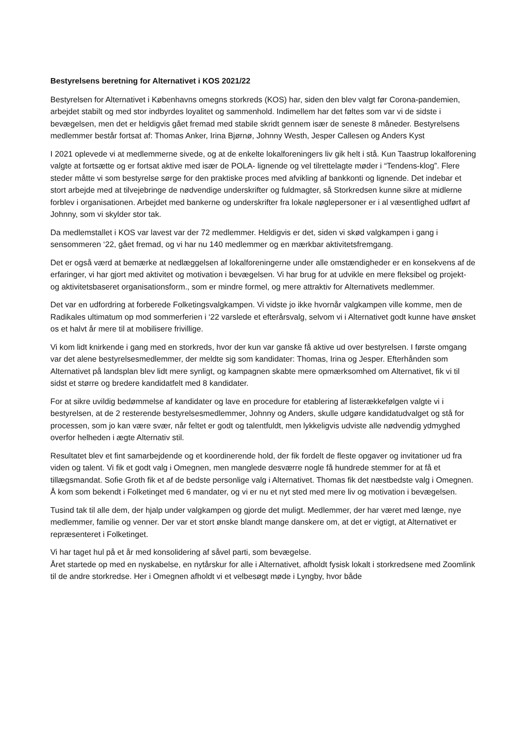Bestyrelsens beretning for Alternativet i KOS 2021/22
Bestyrelsen for Alternativet i Københavns omegns storkreds (KOS) har, siden den blev valgt før Corona-pandemien, arbejdet stabilt og med stor indbyrdes loyalitet og sammenhold. Indimellem har det føltes som var vi de sidste i bevægelsen, men det er heldigvis gået fremad med stabile skridt gennem især de seneste 8 måneder. Bestyrelsens medlemmer består fortsat af: Thomas Anker, Irina Bjørnø, Johnny Westh, Jesper Callesen og Anders Kyst
I 2021 oplevede vi at medlemmerne sivede, og at de enkelte lokalforeningers liv gik helt i stå. Kun Taastrup lokalforening valgte at fortsætte og er fortsat aktive med især de POLA- lignende og vel tilrettelagte møder i “Tendens-klog”. Flere steder måtte vi som bestyrelse sørge for den praktiske proces med afvikling af bankkonti og lignende. Det indebar et stort arbejde med at tilvejebringe de nødvendige underskrifter og fuldmagter, så Storkredsen kunne sikre at midlerne forblev i organisationen. Arbejdet med bankerne og underskrifter fra lokale nøglepersoner er i al væsentlighed udført af Johnny, som vi skylder stor tak.
Da medlemstallet i KOS var lavest var der 72 medlemmer. Heldigvis er det, siden vi skød valgkampen i gang i sensommeren ‘22, gået fremad, og vi har nu 140 medlemmer og en mærkbar aktivitetsfremgang.
Det er også værd at bemærke at nedlæggelsen af lokalforeningerne under alle omstændigheder er en konsekvens af de erfaringer, vi har gjort med aktivitet og motivation i bevægelsen. Vi har brug for at udvikle en mere fleksibel og projekt- og aktivitetsbaseret organisationsform., som er mindre formel, og mere attraktiv for Alternativets medlemmer.
Det var en udfordring at forberede Folketingsvalgkampen. Vi vidste jo ikke hvornår valgkampen ville komme, men de Radikales ultimatum op mod sommerferien i ‘22 varslede et efterårsvalg, selvom vi i Alternativet godt kunne have ønsket os et halvt år mere til at mobilisere frivillige.
Vi kom lidt knirkende i gang med en storkreds, hvor der kun var ganske få aktive ud over bestyrelsen. I første omgang var det alene bestyrelsesmedlemmer, der meldte sig som kandidater: Thomas, Irina og Jesper. Efterhånden som Alternativet på landsplan blev lidt mere synligt, og kampagnen skabte mere opmærksomhed om Alternativet, fik vi til sidst et større og bredere kandidatfelt med 8 kandidater.
For at sikre uvildig bedømmelse af kandidater og lave en procedure for etablering af listerækkefølgen valgte vi i bestyrelsen, at de 2 resterende bestyrelsesmedlemmer, Johnny og Anders, skulle udgøre kandidatudvalget og stå for processen, som jo kan være svær, når feltet er godt og talentfuldt, men lykkeligvis udviste alle nødvendig ydmyghed overfor helheden i ægte Alternativ stil.
Resultatet blev et fint samarbejdende og et koordinerende hold, der fik fordelt de fleste opgaver og invitationer ud fra viden og talent. Vi fik et godt valg i Omegnen, men manglede desværre nogle få hundrede stemmer for at få et tillægsmandat. Sofie Groth fik et af de bedste personlige valg i Alternativet. Thomas fik det næstbedste valg i Omegnen. Å kom som bekendt i Folketinget med 6 mandater, og vi er nu et nyt sted med mere liv og motivation i bevægelsen.
Tusind tak til alle dem, der hjalp under valgkampen og gjorde det muligt. Medlemmer, der har været med længe, nye medlemmer, familie og venner. Der var et stort ønske blandt mange danskere om, at det er vigtigt, at Alternativet er repræsenteret i Folketinget.
Vi har taget hul på et år med konsolidering af såvel parti, som bevægelse.
Året startede op med en nyskabelse, en nytårskur for alle i Alternativet, afholdt fysisk lokalt i storkredsene med Zoomlink til de andre storkredse. Her i Omegnen afholdt vi et velbesøgt møde i Lyngby, hvor både